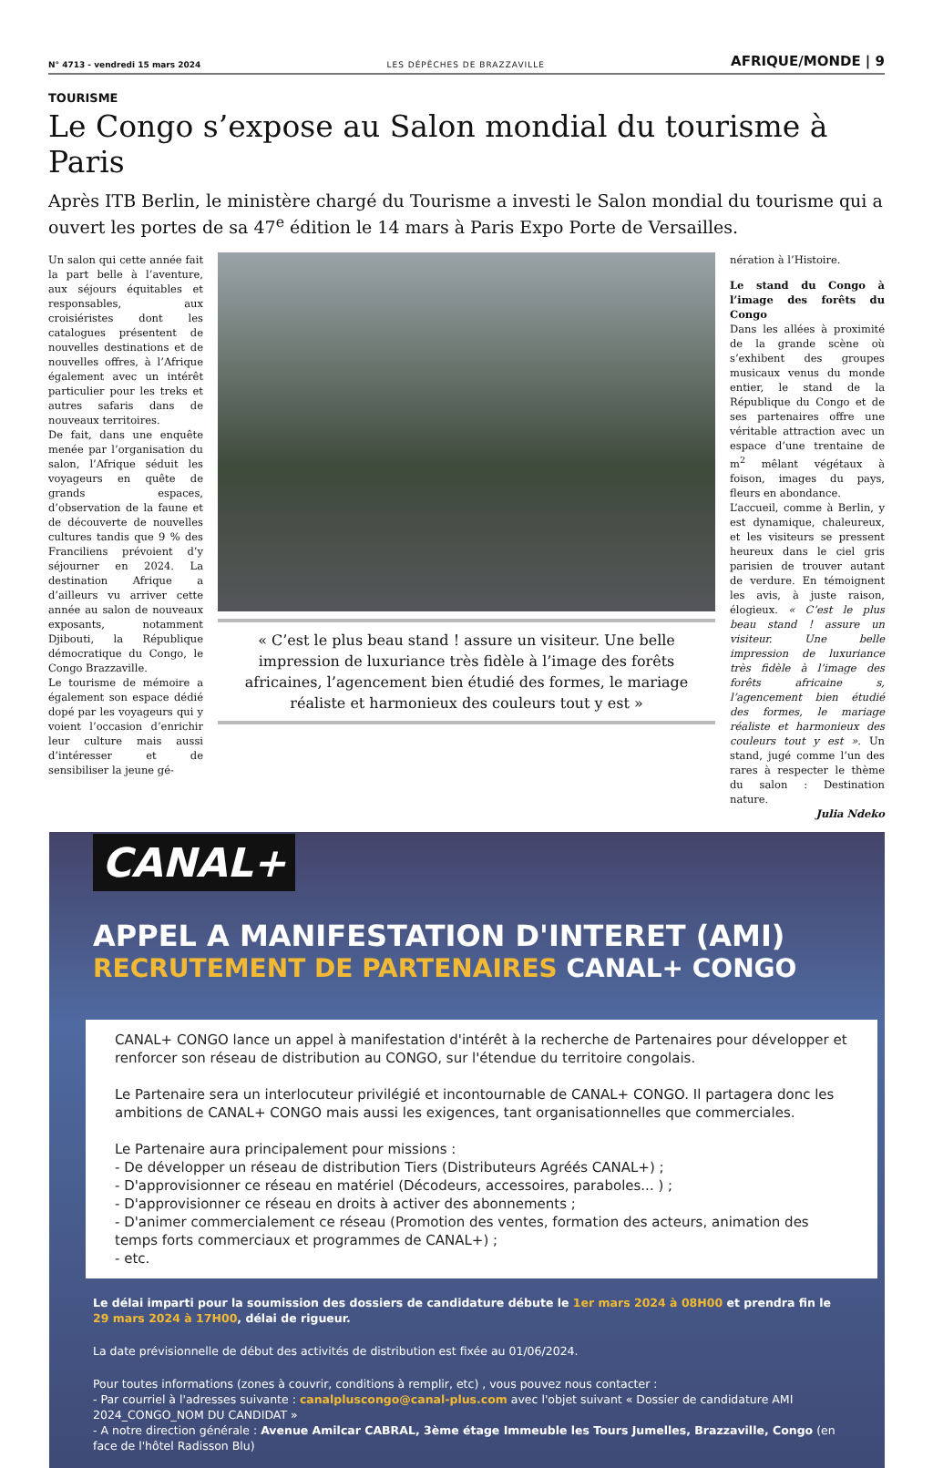N° 4713 - vendredi 15 mars 2024 LES DÉPÊCHES DE BRAZZAVILLE AFRIQUE/MONDE | 9
TOURISME
Le Congo s’expose au Salon mondial du tourisme à Paris
Après ITB Berlin, le ministère chargé du Tourisme a investi le Salon mondial du tourisme qui a ouvert les portes de sa 47<sup>e</sup> édition le 14 mars à Paris Expo Porte de Versailles.
Un salon qui cette année fait la part belle à l’aventure, aux séjours équitables et responsables, aux croisiéristes dont les catalogues présentent de nouvelles destinations et de nouvelles offres, à l’Afrique également avec un intérêt particulier pour les treks et autres safaris dans de nouveaux territoires.
De fait, dans une enquête menée par l’organisation du salon, l’Afrique séduit les voyageurs en quête de grands espaces, d’observation de la faune et de découverte de nouvelles cultures tandis que 9 % des Franciliens prévoient d’y séjourner en 2024. La destination Afrique a d’ailleurs vu arriver cette année au salon de nouveaux exposants, notamment Djibouti, la République démocratique du Congo, le Congo Brazzaville.
Le tourisme de mémoire a également son espace dédié dopé par les voyageurs qui y voient l’occasion d’enrichir leur culture mais aussi d’intéresser et de sensibiliser la jeune gé-
« C’est le plus beau stand ! assure un visiteur. Une belle impression de luxuriance très fidèle à l’image des forêts africaines, l’agencement bien étudié des formes, le mariage réaliste et harmonieux des couleurs tout y est »
nération à l’Histoire.
Le stand du Congo à l’image des forêts du Congo
Dans les allées à proximité de la grande scène où s’exhibent des groupes musicaux venus du monde entier, le stand de la République du Congo et de ses partenaires offre une véritable attraction avec un espace d’une trentaine de m<sup>2</sup> mêlant végétaux à foison, images du pays, fleurs en abondance.
L’accueil, comme à Berlin, y est dynamique, chaleureux, et les visiteurs se pressent heureux dans le ciel gris parisien de trouver autant de verdure. En témoignent les avis, à juste raison, élogieux. « C’est le plus beau stand ! assure un visiteur. Une belle impression de luxuriance très fidèle à l’image des forêts africaine s, l’agencement bien étudié des formes, le mariage réaliste et harmonieux des couleurs tout y est ». Un stand, jugé comme l’un des rares à respecter le thème du salon : Destination nature.
Julia Ndeko
CANAL+
APPEL A MANIFESTATION D'INTERET (AMI)
RECRUTEMENT DE PARTENAIRES CANAL+ CONGO
CANAL+ CONGO lance un appel à manifestation d'intérêt à la recherche de Partenaires pour développer et renforcer son réseau de distribution au CONGO, sur l'étendue du territoire congolais.
Le Partenaire sera un interlocuteur privilégié et incontournable de CANAL+ CONGO. Il partagera donc les ambitions de CANAL+ CONGO mais aussi les exigences, tant organisationnelles que commerciales.
Le Partenaire aura principalement pour missions :
- De développer un réseau de distribution Tiers (Distributeurs Agréés CANAL+) ;
- D'approvisionner ce réseau en matériel (Décodeurs, accessoires, paraboles... ) ;
- D'approvisionner ce réseau en droits à activer des abonnements ;
- D'animer commercialement ce réseau (Promotion des ventes, formation des acteurs, animation des temps forts commerciaux et programmes de CANAL+) ;
- etc.
Le délai imparti pour la soumission des dossiers de candidature débute le 1er mars 2024 à 08H00 et prendra fin le 29 mars 2024 à 17H00, délai de rigueur.
La date prévisionnelle de début des activités de distribution est fixée au 01/06/2024.
Pour toutes informations (zones à couvrir, conditions à remplir, etc) , vous pouvez nous contacter :
- Par courriel à l'adresses suivante : canalpluscongo@canal-plus.com avec l'objet suivant « Dossier de candidature AMI 2024_CONGO_NOM DU CANDIDAT »
- A notre direction générale : Avenue Amilcar CABRAL, 3ème étage Immeuble les Tours Jumelles, Brazzaville, Congo (en face de l'hôtel Radisson Blu)